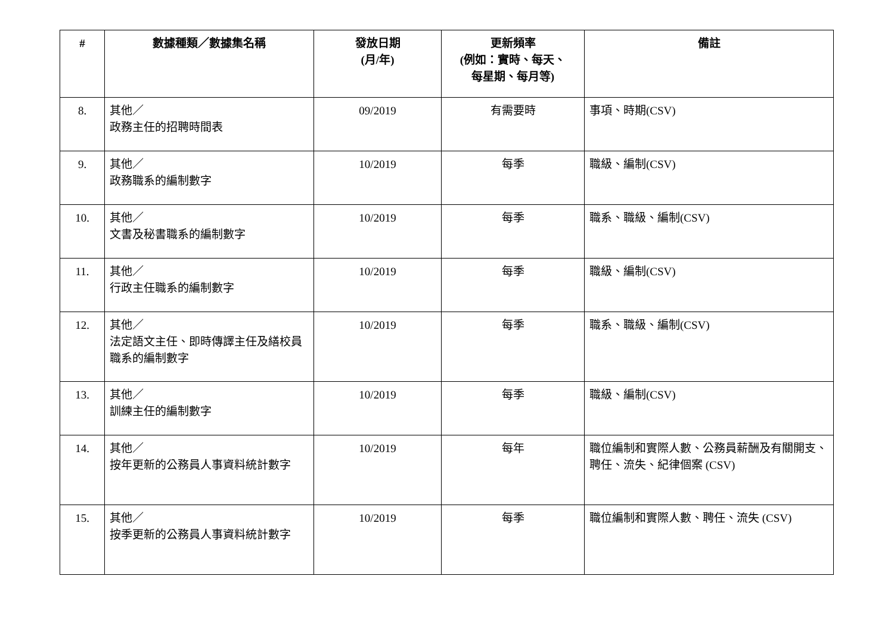| # | 數據種類／數據集名稱 | 發放日期 (月/年) | 更新頻率 (例如：實時、每天、 每星期、每月等) | 備註 |
| --- | --- | --- | --- | --- |
| 8. | 其他／ 政務主任的招聘時間表 | 09/2019 | 有需要時 | 事項、時期(CSV) |
| 9. | 其他／ 政務職系的編制數字 | 10/2019 | 每季 | 職級、編制(CSV) |
| 10. | 其他／ 文書及秘書職系的編制數字 | 10/2019 | 每季 | 職系、職級、編制(CSV) |
| 11. | 其他／ 行政主任職系的編制數字 | 10/2019 | 每季 | 職級、編制(CSV) |
| 12. | 其他／ 法定語文主任、即時傳譯主任及繕校員職系的編制數字 | 10/2019 | 每季 | 職系、職級、編制(CSV) |
| 13. | 其他／ 訓練主任的編制數字 | 10/2019 | 每季 | 職級、編制(CSV) |
| 14. | 其他／ 按年更新的公務員人事資料統計數字 | 10/2019 | 每年 | 職位編制和實際人數、公務員薪酬及有關開支、聘任、流失、紀律個案 (CSV) |
| 15. | 其他／ 按季更新的公務員人事資料統計數字 | 10/2019 | 每季 | 職位編制和實際人數、聘任、流失 (CSV) |